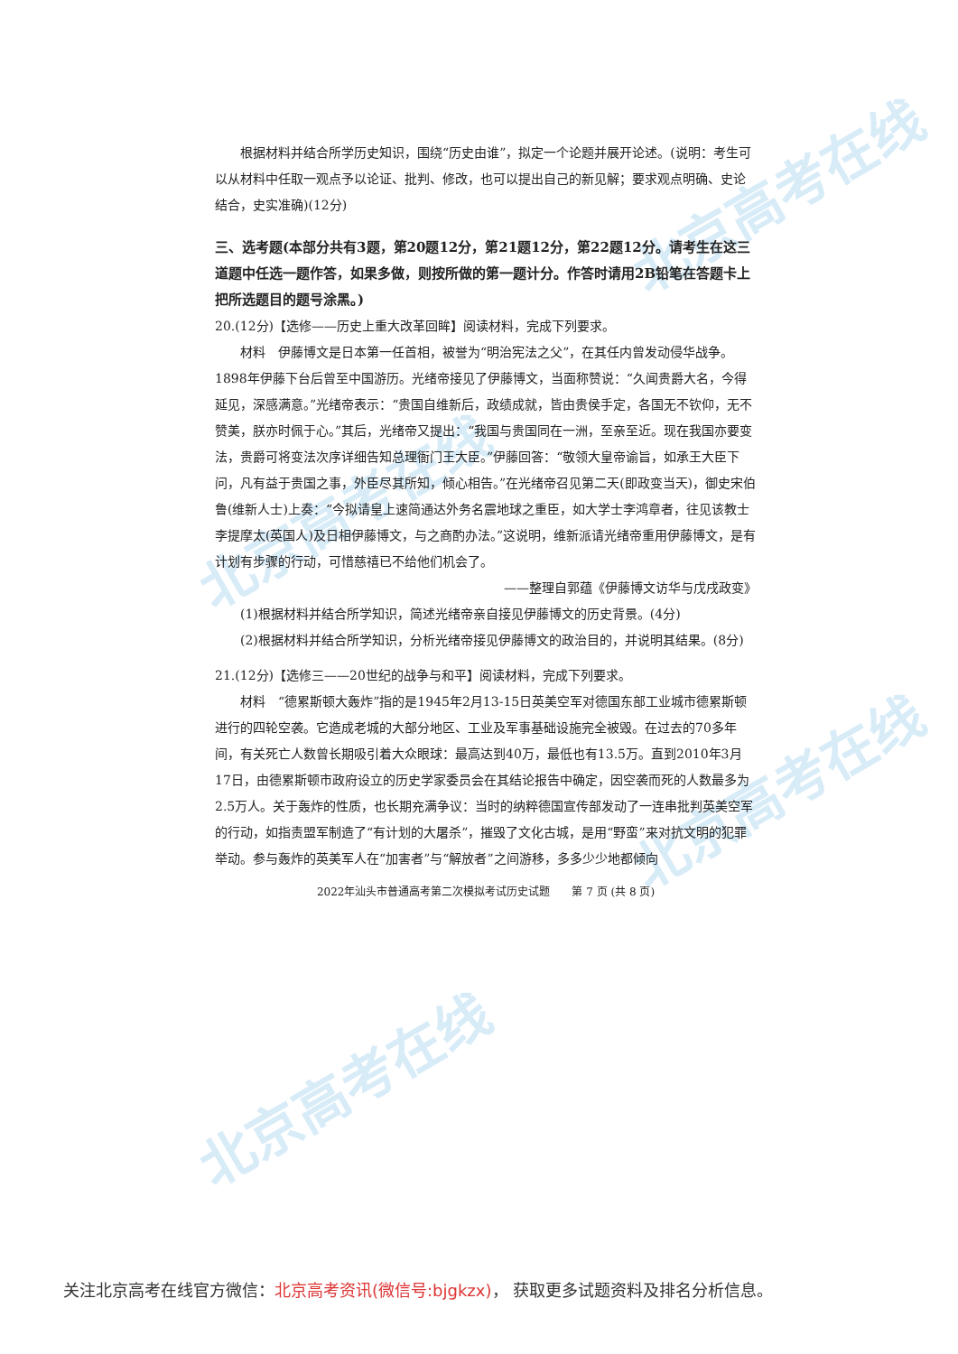北京高考在线
北京高考在线
北京高考在线
北京高考在线
根据材料并结合所学历史知识，围绕“历史由谁”，拟定一个论题并展开论述。(说明：考生可以从材料中任取一观点予以论证、批判、修改，也可以提出自己的新见解；要求观点明确、史论结合，史实准确)(12分)
三、选考题(本部分共有3题，第20题12分，第21题12分，第22题12分。请考生在这三道题中任选一题作答，如果多做，则按所做的第一题计分。作答时请用2B铅笔在答题卡上把所选题目的题号涂黑。)
20.(12分)【选修——历史上重大改革回眸】阅读材料，完成下列要求。
材料　伊藤博文是日本第一任首相，被誉为“明治宪法之父”，在其任内曾发动侵华战争。1898年伊藤下台后曾至中国游历。光绪帝接见了伊藤博文，当面称赞说：“久闻贵爵大名，今得延见，深感满意。”光绪帝表示：“贵国自维新后，政绩成就，皆由贵侯手定，各国无不钦仰，无不赞美，朕亦时佩于心。”其后，光绪帝又提出：“我国与贵国同在一洲，至亲至近。现在我国亦要变法，贵爵可将变法次序详细告知总理衙门王大臣。”伊藤回答：“敬领大皇帝谕旨，如承王大臣下问，凡有益于贵国之事，外臣尽其所知，倾心相告。”在光绪帝召见第二天(即政变当天)，御史宋伯鲁(维新人士)上奏：“今拟请皇上速简通达外务名震地球之重臣，如大学士李鸿章者，往见该教士李提摩太(英国人)及日相伊藤博文，与之商酌办法。”这说明，维新派请光绪帝重用伊藤博文，是有计划有步骤的行动，可惜慈禧已不给他们机会了。
——整理自郭蕴《伊藤博文访华与戊戌政变》
(1)根据材料并结合所学知识，简述光绪帝亲自接见伊藤博文的历史背景。(4分)
(2)根据材料并结合所学知识，分析光绪帝接见伊藤博文的政治目的，并说明其结果。(8分)
21.(12分)【选修三——20世纪的战争与和平】阅读材料，完成下列要求。
材料　“德累斯顿大轰炸”指的是1945年2月13-15日英美空军对德国东部工业城市德累斯顿进行的四轮空袭。它造成老城的大部分地区、工业及军事基础设施完全被毁。在过去的70多年间，有关死亡人数曾长期吸引着大众眼球：最高达到40万，最低也有13.5万。直到2010年3月17日，由德累斯顿市政府设立的历史学家委员会在其结论报告中确定，因空袭而死的人数最多为2.5万人。关于轰炸的性质，也长期充满争议：当时的纳粹德国宣传部发动了一连串批判英美空军的行动，如指责盟军制造了“有计划的大屠杀”，摧毁了文化古城，是用“野蛮”来对抗文明的犯罪举动。参与轰炸的英美军人在“加害者”与“解放者”之间游移，多多少少地都倾向
2022年汕头市普通高考第二次模拟考试历史试题　　第 7 页 (共 8 页)
关注北京高考在线官方微信：北京高考资讯(微信号:bjgkzx)， 获取更多试题资料及排名分析信息。